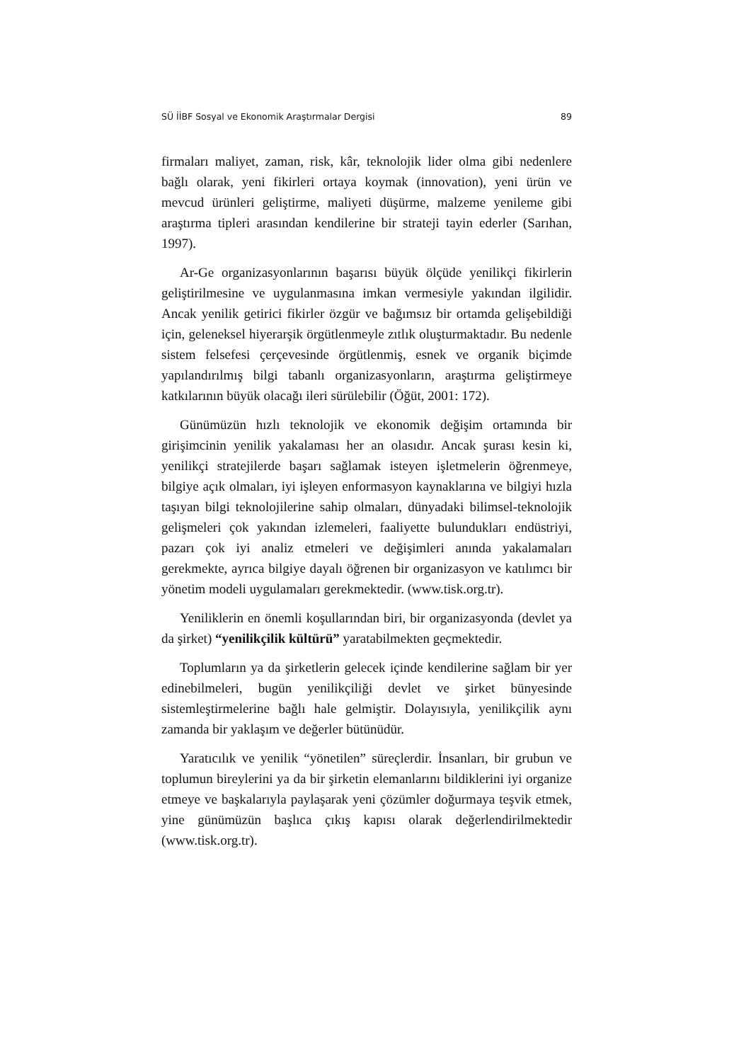SÜ İİBF Sosyal ve Ekonomik Araştırmalar Dergisi 89
firmaları maliyet, zaman, risk, kâr, teknolojik lider olma gibi nedenlere bağlı olarak, yeni fikirleri ortaya koymak (innovation), yeni ürün ve mevcud ürünleri geliştirme, maliyeti düşürme, malzeme yenileme gibi araştırma tipleri arasından kendilerine bir strateji tayin ederler (Sarıhan, 1997).
Ar-Ge organizasyonlarının başarısı büyük ölçüde yenilikçi fikirlerin geliştirilmesine ve uygulanmasına imkan vermesiyle yakından ilgilidir. Ancak yenilik getirici fikirler özgür ve bağımsız bir ortamda gelişebildiği için, geleneksel hiyerarşik örgütlenmeyle zıtlık oluşturmaktadır. Bu nedenle sistem felsefesi çerçevesinde örgütlenmiş, esnek ve organik biçimde yapılandırılmış bilgi tabanlı organizasyonların, araştırma geliştirmeye katkılarının büyük olacağı ileri sürülebilir (Öğüt, 2001: 172).
Günümüzün hızlı teknolojik ve ekonomik değişim ortamında bir girişimcinin yenilik yakalaması her an olasıdır. Ancak şurası kesin ki, yenilikçi stratejilerde başarı sağlamak isteyen işletmelerin öğrenmeye, bilgiye açık olmaları, iyi işleyen enformasyon kaynaklarına ve bilgiyi hızla taşıyan bilgi teknolojilerine sahip olmaları, dünyadaki bilimsel-teknolojik gelişmeleri çok yakından izlemeleri, faaliyette bulundukları endüstriyi, pazarı çok iyi analiz etmeleri ve değişimleri anında yakalamaları gerekmekte, ayrıca bilgiye dayalı öğrenen bir organizasyon ve katılımcı bir yönetim modeli uygulamaları gerekmektedir. (www.tisk.org.tr).
Yeniliklerin en önemli koşullarından biri, bir organizasyonda (devlet ya da şirket) “yenilikçilik kültürü” yaratabilmekten geçmektedir.
Toplumların ya da şirketlerin gelecek içinde kendilerine sağlam bir yer edinebilmeleri, bugün yenilikçiliği devlet ve şirket bünyesinde sistemleştirmelerine bağlı hale gelmiştir. Dolayısıyla, yenilikçilik aynı zamanda bir yaklaşım ve değerler bütünüdür.
Yaratıcılık ve yenilik “yönetilen” süreçlerdir. İnsanları, bir grubun ve toplumun bireylerini ya da bir şirketin elemanlarını bildiklerini iyi organize etmeye ve başkalarıyla paylaşarak yeni çözümler doğurmaya teşvik etmek, yine günümüzün başlıca çıkış kapısı olarak değerlendirilmektedir (www.tisk.org.tr).